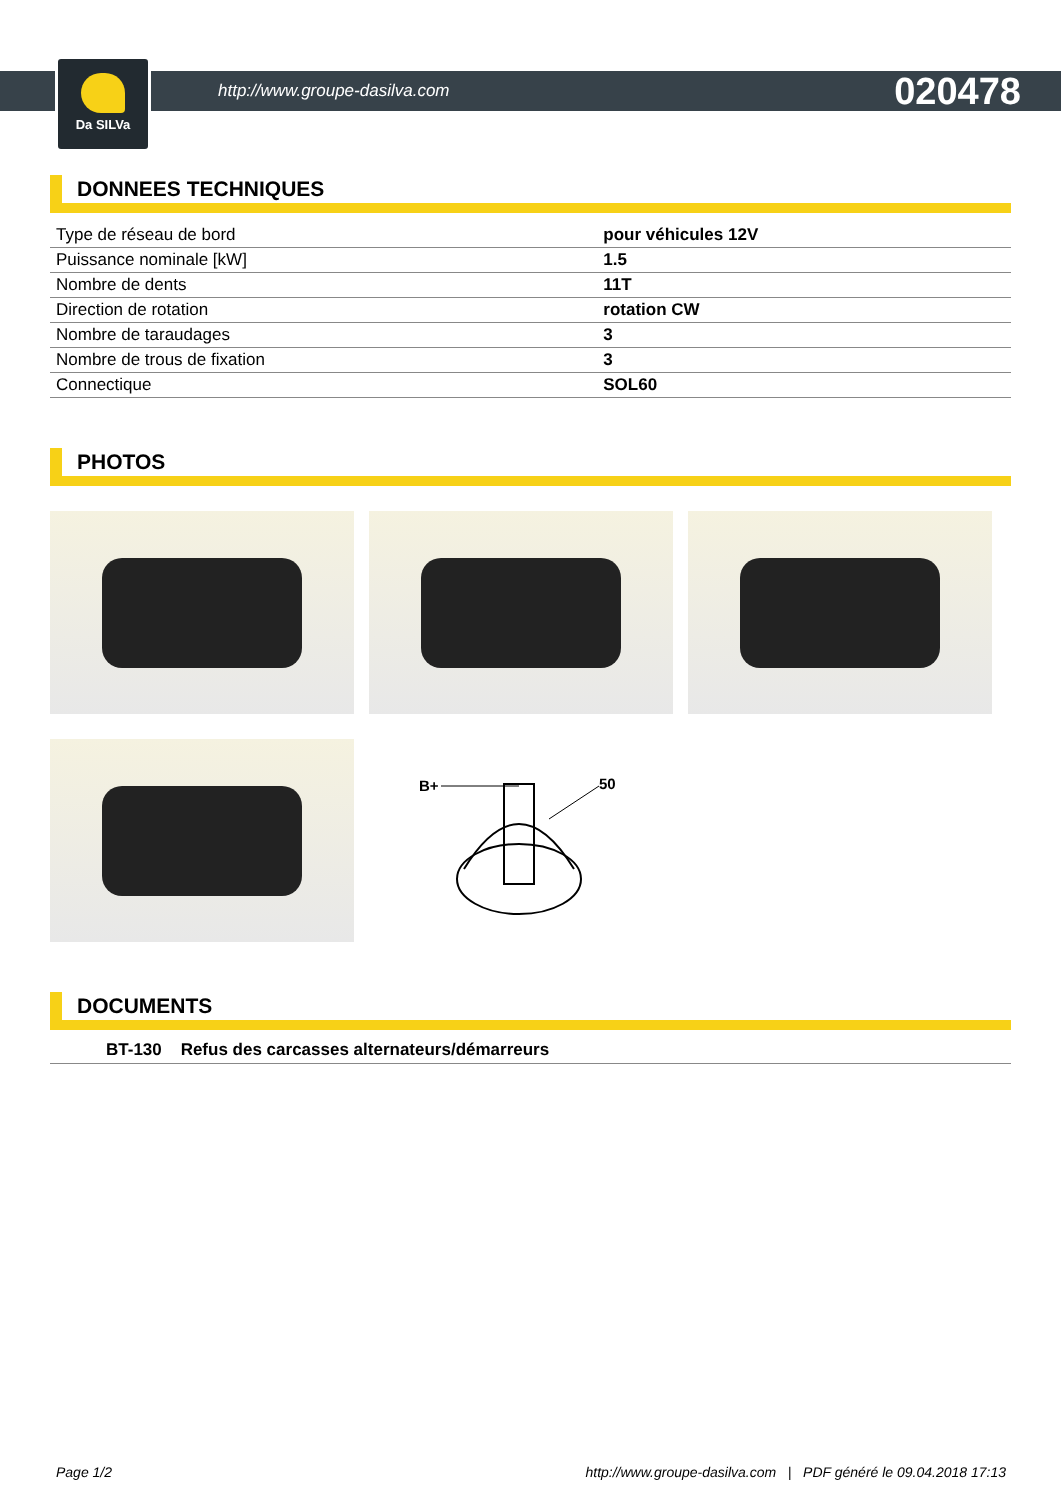Da SILVa
http://www.groupe-dasilva.com 020478
DONNEES TECHNIQUES
| Type de réseau de bord | pour véhicules 12V |
| Puissance nominale [kW] | 1.5 |
| Nombre de dents | 11T |
| Direction de rotation | rotation CW |
| Nombre de taraudages | 3 |
| Nombre de trous de fixation | 3 |
| Connectique | SOL60 |
PHOTOS
B+
50
DOCUMENTS
BT-130 Refus des carcasses alternateurs/démarreurs
Page 1/2 http://www.groupe-dasilva.com | PDF généré le 09.04.2018 17:13